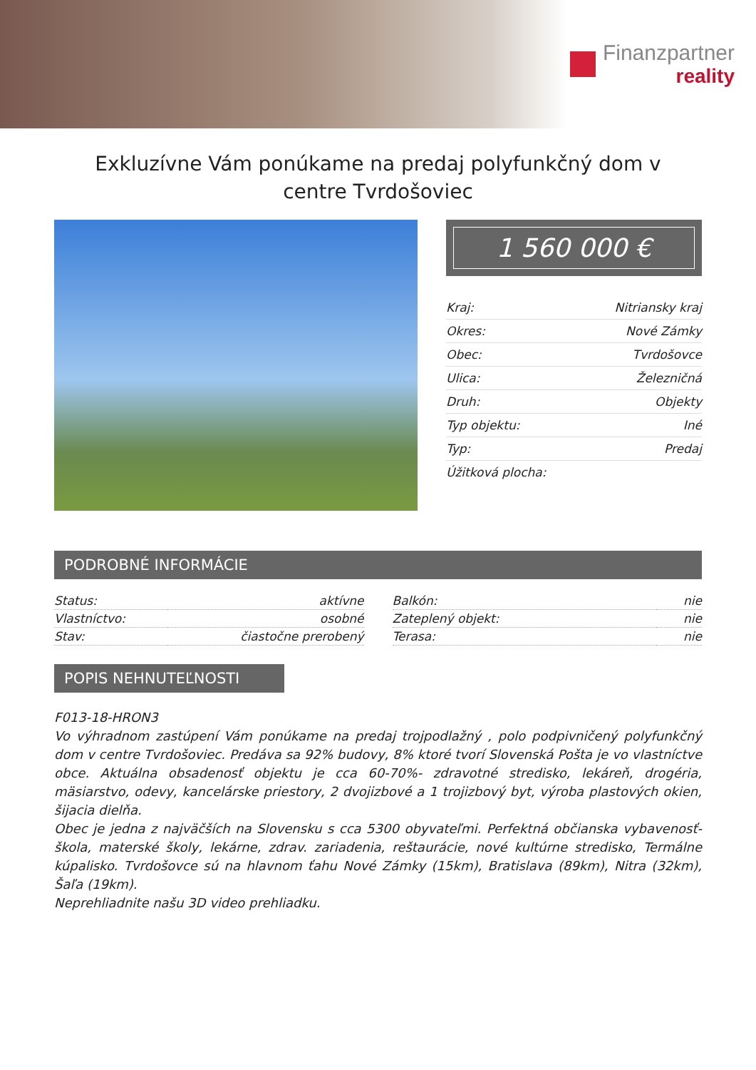Finanzpartner
reality
Exkluzívne Vám ponúkame na predaj polyfunkčný dom v centre Tvrdošoviec
1 560 000 €
| Kraj: | Nitriansky kraj |
| Okres: | Nové Zámky |
| Obec: | Tvrdošovce |
| Ulica: | Železničná |
| Druh: | Objekty |
| Typ objektu: | Iné |
| Typ: | Predaj |
| Úžitková plocha: | |
PODROBNÉ INFORMÁCIE
| Status: | aktívne |
| Vlastníctvo: | osobné |
| Stav: | čiastočne prerobený |
| Balkón: | nie |
| Zateplený objekt: | nie |
| Terasa: | nie |
POPIS NEHNUTEĽNOSTI
F013-18-HRON3
Vo výhradnom zastúpení Vám ponúkame na predaj trojpodlažný , polo podpivničený polyfunkčný dom v centre Tvrdošoviec. Predáva sa 92% budovy, 8% ktoré tvorí Slovenská Pošta je vo vlastníctve obce. Aktuálna obsadenosť objektu je cca 60-70%- zdravotné stredisko, lekáreň, drogéria, mäsiarstvo, odevy, kancelárske priestory, 2 dvojizbové a 1 trojizbový byt, výroba plastových okien, šijacia dielňa.
Obec je jedna z najväčších na Slovensku s cca 5300 obyvateľmi. Perfektná občianska vybavenosť- škola, materské školy, lekárne, zdrav. zariadenia, reštaurácie, nové kultúrne stredisko, Termálne kúpalisko. Tvrdošovce sú na hlavnom ťahu Nové Zámky (15km), Bratislava (89km), Nitra (32km), Šaľa (19km).
Neprehliadnite našu 3D video prehliadku.